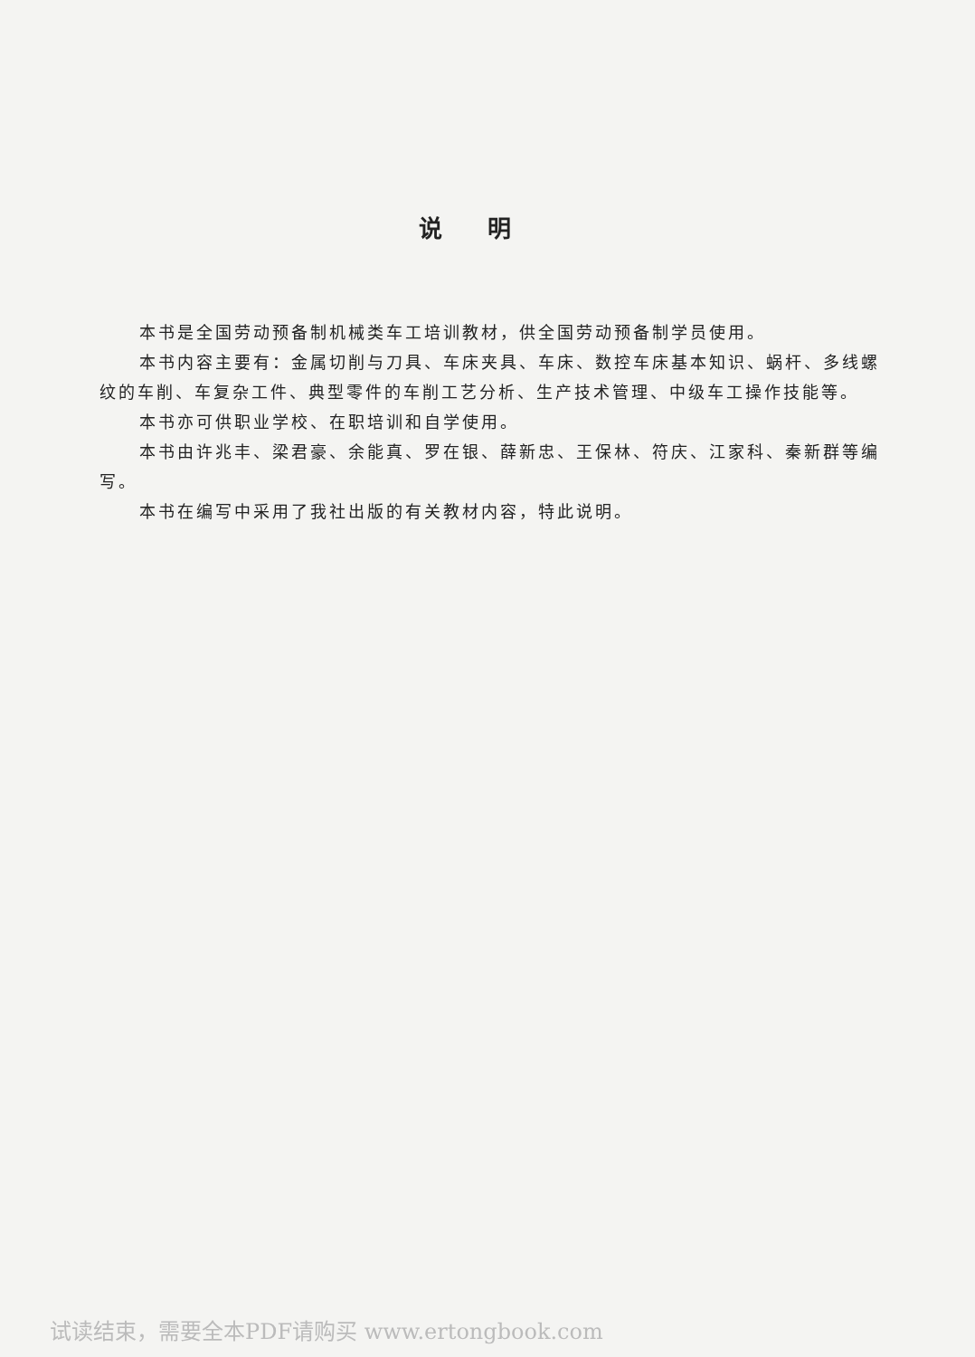说明
本书是全国劳动预备制机械类车工培训教材，供全国劳动预备制学员使用。
本书内容主要有：金属切削与刀具、车床夹具、车床、数控车床基本知识、蜗杆、多线螺纹的车削、车复杂工件、典型零件的车削工艺分析、生产技术管理、中级车工操作技能等。
本书亦可供职业学校、在职培训和自学使用。
本书由许兆丰、梁君豪、余能真、罗在银、薛新忠、王保林、符庆、江家科、秦新群等编写。
本书在编写中采用了我社出版的有关教材内容，特此说明。
试读结束，需要全本PDF请购买 www.ertongbook.com